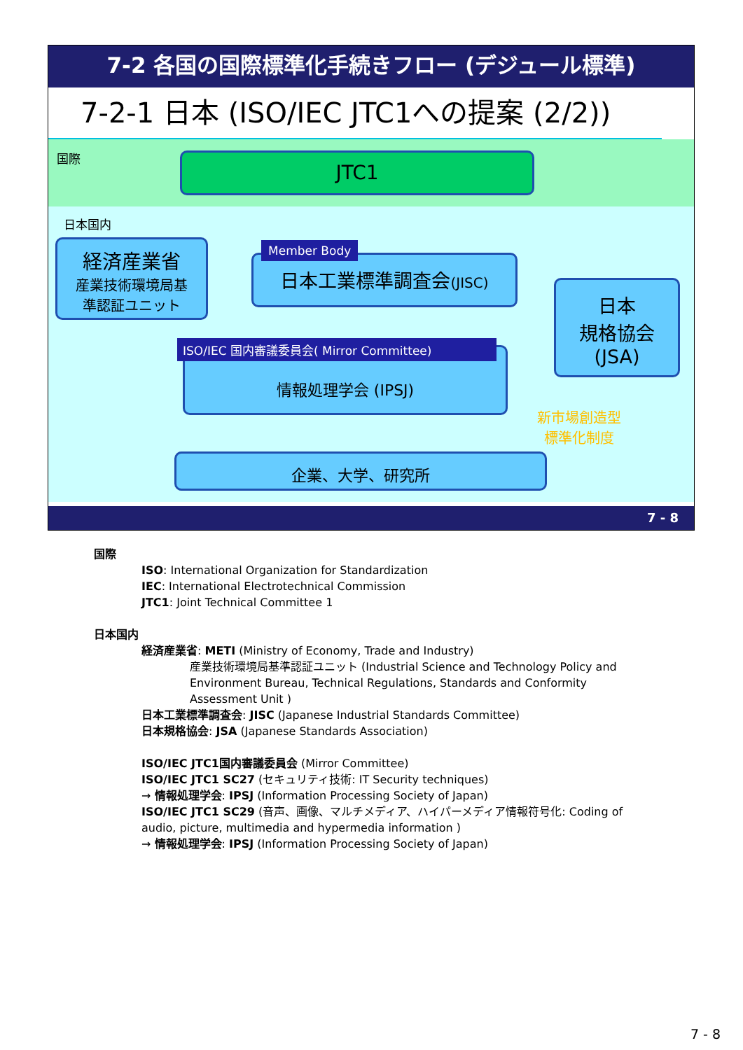7-2 各国の国際標準化手続きフロー (デジュール標準)
7-2-1 日本 (ISO/IEC JTC1への提案 (2/2))
国際 JTC1
日本国内
経済産業省
産業技術環境局基
準認証ユニット
日本工業標準調査会(JISC)
Member Body
日本
規格協会
(JSA)
情報処理学会 (IPSJ)
ISO/IEC 国内審議委員会( Mirror Committee)
新市場創造型
標準化制度
企業、大学、研究所
7 - 8
国際
ISO: International Organization for Standardization
IEC: International Electrotechnical Commission
JTC1: Joint Technical Committee 1
日本国内
経済産業省: METI (Ministry of Economy, Trade and Industry)
産業技術環境局基準認証ユニット (Industrial Science and Technology Policy and Environment Bureau, Technical Regulations, Standards and Conformity Assessment Unit )
日本工業標準調査会: JISC (Japanese Industrial Standards Committee)
日本規格協会: JSA (Japanese Standards Association)
ISO/IEC JTC1国内審議委員会 (Mirror Committee)
ISO/IEC JTC1 SC27 (セキュリティ技術: IT Security techniques)
→ 情報処理学会: IPSJ (Information Processing Society of Japan)
ISO/IEC JTC1 SC29 (音声、画像、マルチメディア、ハイパーメディア情報符号化: Coding of audio, picture, multimedia and hypermedia information )
→ 情報処理学会: IPSJ (Information Processing Society of Japan)
7 - 8